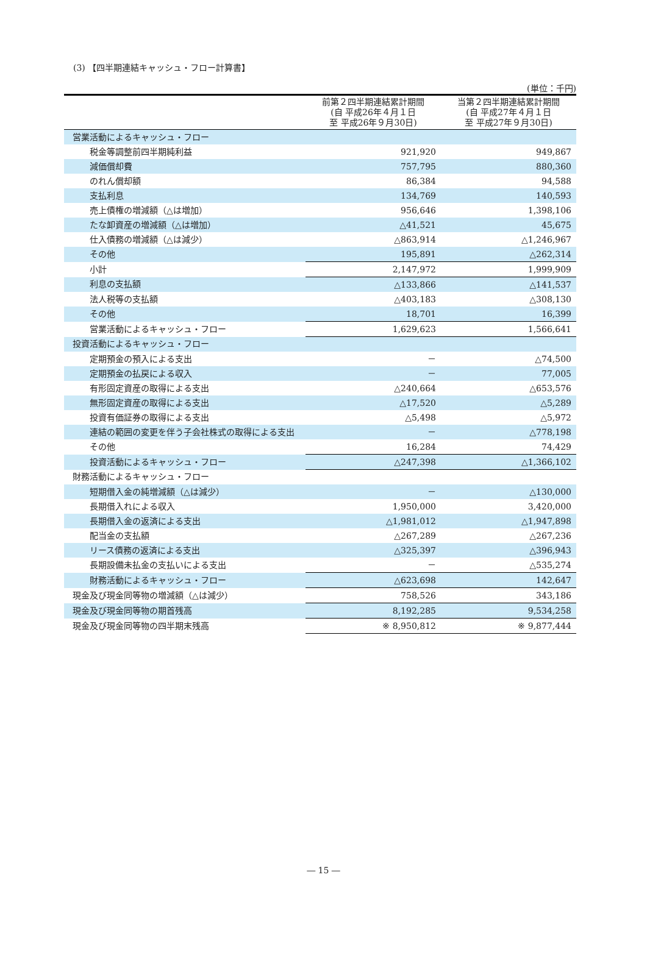(3) 【四半期連結キャッシュ・フロー計算書】
(単位：千円)
| | 前第２四半期連結累計期間 (自 平成26年４月１日 至 平成26年９月30日) | 当第２四半期連結累計期間 (自 平成27年４月１日 至 平成27年９月30日) |
| --- | --- | --- |
| 営業活動によるキャッシュ・フロー | | |
| 税金等調整前四半期純利益 | 921,920 | 949,867 |
| 減価償却費 | 757,795 | 880,360 |
| のれん償却額 | 86,384 | 94,588 |
| 支払利息 | 134,769 | 140,593 |
| 売上債権の増減額（△は増加） | 956,646 | 1,398,106 |
| たな卸資産の増減額（△は増加） | △41,521 | 45,675 |
| 仕入債務の増減額（△は減少） | △863,914 | △1,246,967 |
| その他 | 195,891 | △262,314 |
| 小計 | 2,147,972 | 1,999,909 |
| 利息の支払額 | △133,866 | △141,537 |
| 法人税等の支払額 | △403,183 | △308,130 |
| その他 | 18,701 | 16,399 |
| 営業活動によるキャッシュ・フロー | 1,629,623 | 1,566,641 |
| 投資活動によるキャッシュ・フロー | | |
| 定期預金の預入による支出 | － | △74,500 |
| 定期預金の払戻による収入 | － | 77,005 |
| 有形固定資産の取得による支出 | △240,664 | △653,576 |
| 無形固定資産の取得による支出 | △17,520 | △5,289 |
| 投資有価証券の取得による支出 | △5,498 | △5,972 |
| 連結の範囲の変更を伴う子会社株式の取得による支出 | － | △778,198 |
| その他 | 16,284 | 74,429 |
| 投資活動によるキャッシュ・フロー | △247,398 | △1,366,102 |
| 財務活動によるキャッシュ・フロー | | |
| 短期借入金の純増減額（△は減少） | － | △130,000 |
| 長期借入れによる収入 | 1,950,000 | 3,420,000 |
| 長期借入金の返済による支出 | △1,981,012 | △1,947,898 |
| 配当金の支払額 | △267,289 | △267,236 |
| リース債務の返済による支出 | △325,397 | △396,943 |
| 長期設備未払金の支払いによる支出 | － | △535,274 |
| 財務活動によるキャッシュ・フロー | △623,698 | 142,647 |
| 現金及び現金同等物の増減額（△は減少） | 758,526 | 343,186 |
| 現金及び現金同等物の期首残高 | 8,192,285 | 9,534,258 |
| 現金及び現金同等物の四半期末残高 | ※ 8,950,812 | ※ 9,877,444 |
― 15 ―